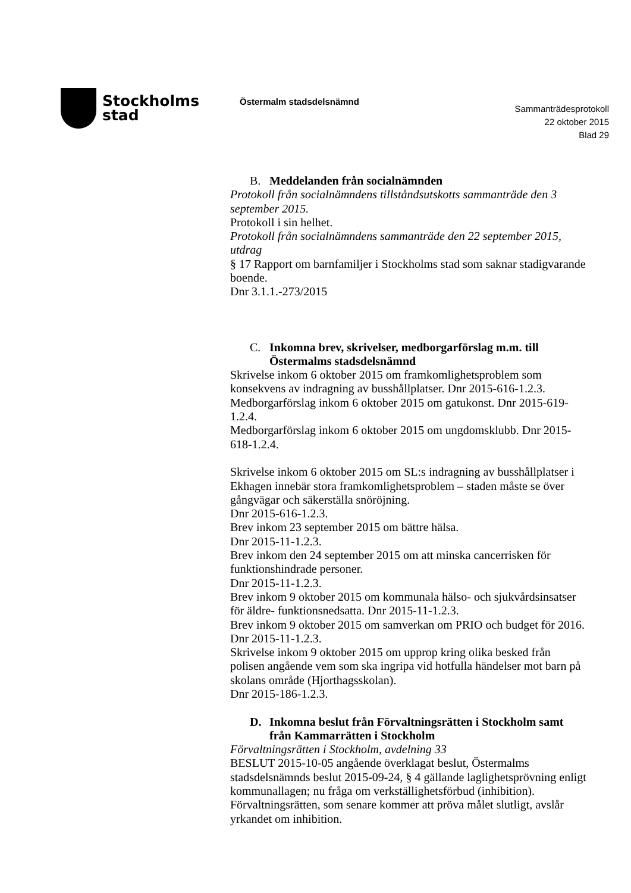Stockholms
stad
Östermalm stadsdelsnämnd
Sammanträdesprotokoll
22 oktober 2015
Blad 29
B. Meddelanden från socialnämnden
Protokoll från socialnämndens tillståndsutskotts sammanträde den 3 september 2015.
Protokoll i sin helhet.
Protokoll från socialnämndens sammanträde den 22 september 2015, utdrag
§ 17 Rapport om barnfamiljer i Stockholms stad som saknar stadigvarande boende.
Dnr 3.1.1.-273/2015
C. Inkomna brev, skrivelser, medborgarförslag m.m. till Östermalms stadsdelsnämnd
Skrivelse inkom 6 oktober 2015 om framkomlighetsproblem som konsekvens av indragning av busshållplatser. Dnr 2015-616-1.2.3.
Medborgarförslag inkom 6 oktober 2015 om gatukonst. Dnr 2015-619-1.2.4.
Medborgarförslag inkom 6 oktober 2015 om ungdomsklubb. Dnr 2015-618-1.2.4.
Skrivelse inkom 6 oktober 2015 om SL:s indragning av busshållplatser i Ekhagen innebär stora framkomlighetsproblem – staden måste se över gångvägar och säkerställa snöröjning.
Dnr 2015-616-1.2.3.
Brev inkom 23 september 2015 om bättre hälsa.
Dnr 2015-11-1.2.3.
Brev inkom den 24 september 2015 om att minska cancerrisken för funktionshindrade personer.
Dnr 2015-11-1.2.3.
Brev inkom 9 oktober 2015 om kommunala hälso- och sjukvårdsinsatser för äldre- funktionsnedsatta. Dnr 2015-11-1.2.3.
Brev inkom 9 oktober 2015 om samverkan om PRIO och budget för 2016. Dnr 2015-11-1.2.3.
Skrivelse inkom 9 oktober 2015 om upprop kring olika besked från polisen angående vem som ska ingripa vid hotfulla händelser mot barn på skolans område (Hjorthagsskolan).
Dnr 2015-186-1.2.3.
D. Inkomna beslut från Förvaltningsrätten i Stockholm samt från Kammarrätten i Stockholm
Förvaltningsrätten i Stockholm, avdelning 33
BESLUT 2015-10-05 angående överklagat beslut, Östermalms stadsdelsnämnds beslut 2015-09-24, § 4 gällande laglighetsprövning enligt kommunallagen; nu fråga om verkställighetsförbud (inhibition). Förvaltningsrätten, som senare kommer att pröva målet slutligt, avslår yrkandet om inhibition.